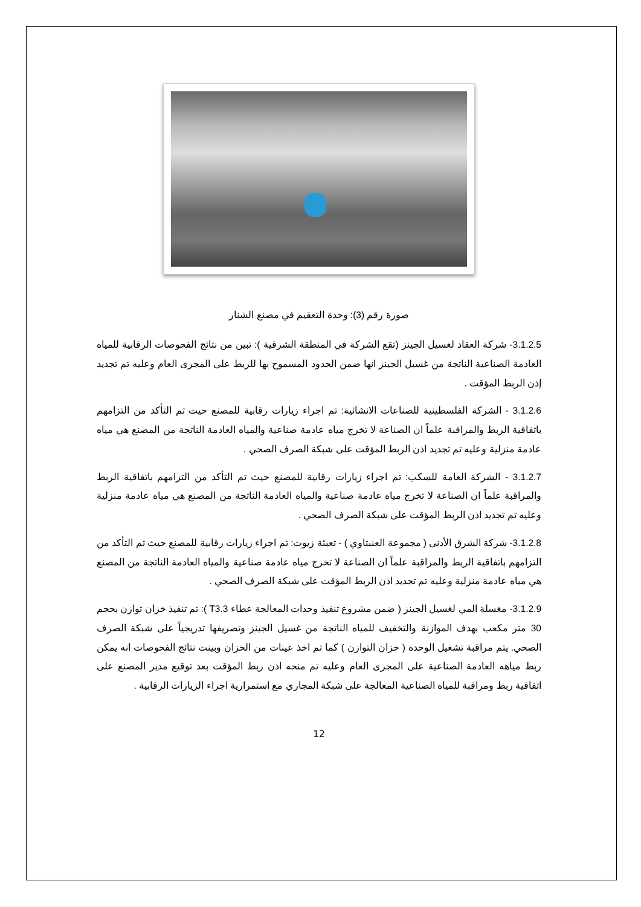صورة رقم (3): وحدة التعقيم في مصنع الشنار
3.1.2.5- شركة العقاد لغسيل الجينز (تقع الشركة في المنطقة الشرقية ): تبين من نتائج الفحوصات الرقابية للمياه العادمة الصناعية الناتجة من غسيل الجينز انها ضمن الحدود المسموح بها للربط على المجرى العام وعليه تم تجديد إذن الربط المؤقت .
3.1.2.6 - الشركة الفلسطينية للصناعات الانشائية: تم اجراء زيارات رقابية للمصنع حيت تم التأكد من التزامهم باتفاقية الربط والمراقبة علماً ان الصناعة لا تخرج مياه عادمة صناعية والمياه العادمة الناتجة من المصنع هي مياه عادمة منزلية وعليه تم تجديد اذن الربط المؤقت على شبكة الصرف الصحي .
3.1.2.7 - الشركة العامة للسكب: تم اجراء زيارات رقابية للمصنع حيث تم التأكد من التزامهم باتفاقية الربط والمراقبة علماً ان الصناعة لا تخرج مياه عادمة صناعية والمياه العادمة الناتجة من المصنع هي مياه عادمة منزلية وعليه تم تجديد اذن الربط المؤقت على شبكة الصرف الصحي .
3.1.2.8- شركة الشرق الأدنى ( مجموعة العنبتاوي ) - تعبئة زيوت: تم اجراء زيارات رقابية للمصنع حيث تم التأكد من التزامهم باتفاقية الربط والمراقبة علماً ان الصناعة لا تخرج مياه عادمة صناعية والمياه العادمة الناتجة من المصنع هي مياه عادمة منزلية وعليه تم تجديد اذن الربط المؤقت على شبكة الصرف الصحي .
3.1.2.9- مغسلة المي لغسيل الجينز ( ضمن مشروع تنفيذ وحدات المعالجة عطاء T3.3 ): تم تنفيذ خزان توازن بحجم 30 متر مكعب بهدف الموازنة والتخفيف للمياه الناتجة من غسيل الجينز وتصريفها تدريجياً على شبكة الصرف الصحي. يتم مراقبة تشغيل الوحدة ( خزان التوازن ) كما تم اخذ عينات من الخزان وبينت نتائج الفحوصات انه يمكن ربط مياهه العادمة الصناعية على المجرى العام وعليه تم منحه اذن ربط المؤقت بعد توقيع مدير المصنع على اتفاقية ربط ومراقبة للمياه الصناعية المعالجة على شبكة المجاري مع استمرارية اجراء الزيارات الرقابية .
12